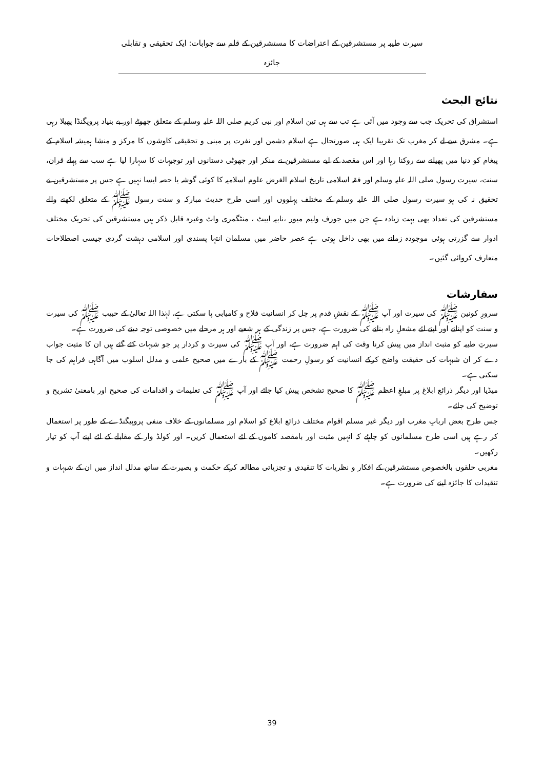سیرت طیبہ پر مستشرقین کے اعتراضات کا مستشرقین کے قلم سے جوابات: ایک تحقیقی و تقابلی جائزہ
نتائج البحث
استشراق کی تحریک جب سے وجود میں آئی ہے تب سے ہی تین اسلام اور نبی کریم صلی اللہ علیہ وسلم کے متعلق جھوٹے اور بے بنیاد پروپگنڈا پھیلا رہی ہے۔ مشرق سے لے کر مغرب تک تقریبا ایک ہی صورتحال ہے اسلام دشمن اور نفرت پر مبنی و تحقیقی کاوشوں کا مرکز و منشا ہمیشہ اسلام کے پیغام کو دنیا میں پھیلنے سے روکنا رہا اور اس مقصد کے لیے مستشرقین نے منکر اور جھوٹی دستانوں اور توجیہات کا سہارا لیا ہے سب سے پہلے قران، سنت، سیرت رسول صلی اللہ علیہ وسلم اور فقہ اسلامی تاریخ اسلام الغرض علوم اسلامیہ کا کوئی گوشہ یا حصہ ایسا نہیں ہے جس پر مستشرقین نے تحقیق نہ کی ہو سیرت رسول صلی اللہ علیہ وسلم کے مختلف پہلووں اور اسی طرح حدیث مبارکہ و سنت رسول ﷺ کے متعلق لکھنے والے مستشرقین کی تعداد بھی بہت زیادہ ہے جن میں جوزف ولیم میور ،نابیہ ایبٹ ، منٹگمری واٹ وغیرہ قابل ذکر ہیں مستشرقین کی تحریک مختلف ادوار سے گزرتی ہوئی موجودہ زمانے میں بھی داخل ہوتی ہے عصر حاضر میں مسلمان انتہا پسندی اور اسلامی دہشت گردی جیسی اصطلاحات متعارف کروائی گئیں۔
سفارشات
سرورِ کونین ﷺ کی سیرت اور آپ ﷺ کے نقشِ قدم پر چل کر انسانیت فلاح و کامیابی پا سکتی ہے، لہٰذا اللہ تعالیٰ کے حبیب ﷺ کی سیرت و سنت کو اپنانے اور اپنے لئے مشعلِ راہ بنانے کی ضرورت ہے، جس پر زندگی کے ہر شعبے اور ہر مرحلے میں خصوصی توجہ دینے کی ضرورت ہے۔
سیرتِ طیبہ کو مثبت انداز میں پیش کرنا وقت کی اہم ضرورت ہے، اور آپ ﷺ کی سیرت و کردار پر جو شبہات کئے گئے ہیں ان کا مثبت جواب دے کر ان شبہات کی حقیقت واضح کرکے انسانیت کو رسولِ رحمت ﷺ کے بارے میں صحیح علمی و مدلل اسلوب میں آگاہی فراہم کی جا سکتی ہے۔
میڈیا اور دیگر ذرائع ابلاغ پر مبلغِ اعظم ﷺ کا صحیح تشخص پیش کیا جائے اور آپ ﷺ کی تعلیمات و اقدامات کی صحیح اور بامعنیٰ تشریح و توضیح کی جائے۔
جس طرح بعض اربابِ مغرب اور دیگر غیر مسلم اقوام مختلف ذرائع ابلاغ کو اسلام اور مسلمانوں کے خلاف منفی پروپیگنڈے کے طور پر استعمال کر رہے ہیں اسی طرح مسلمانوں کو چاہئے کہ انہیں مثبت اور بامقصد کاموں کے لئے استعمال کریں۔ اور کولڈ وار کے مقابلے کے لئے اپنے آپ کو تیار رکھیں۔
مغربی حلقوں بالخصوص مستشرقین کے افکار و نظریات کا تنقیدی و تجزیاتی مطالعہ کرکے حکمت و بصیرت کے ساتھ مدلل انداز میں ان کے شبہات و تنقیدات کا جائزہ لینے کی ضرورت ہے۔
39